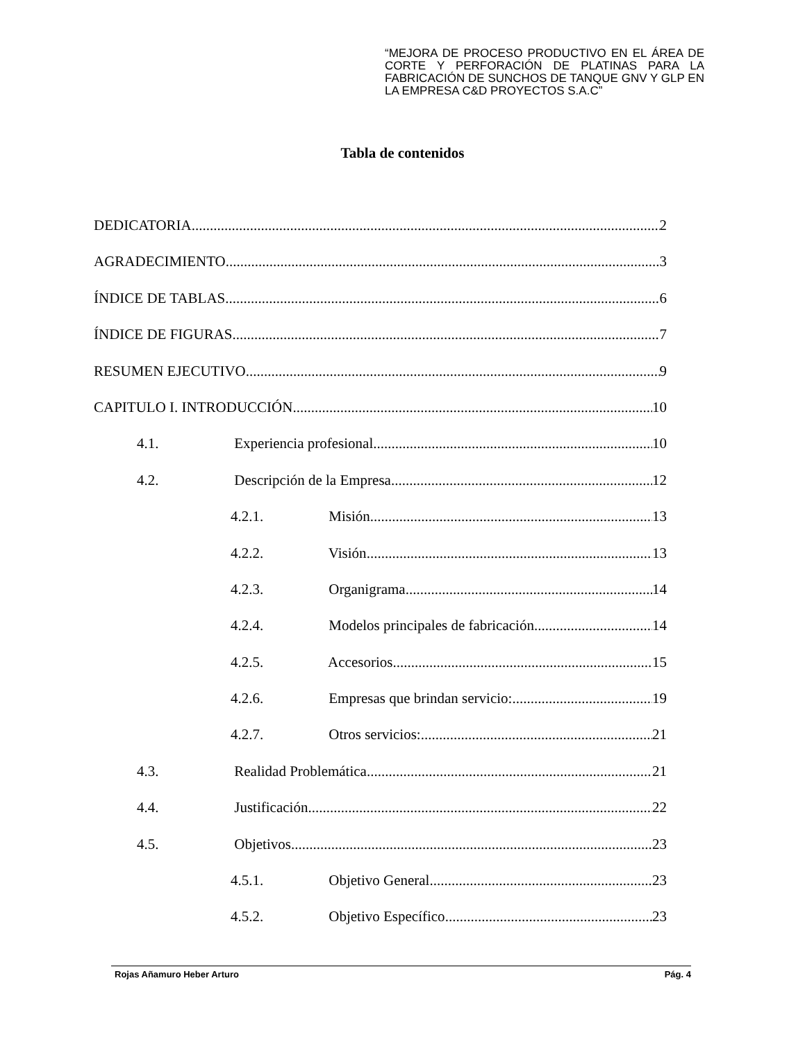“MEJORA DE PROCESO PRODUCTIVO EN EL ÁREA DE CORTE Y PERFORACIÓN DE PLATINAS PARA LA FABRICACIÓN DE SUNCHOS DE TANQUE GNV Y GLP EN LA EMPRESA C&D PROYECTOS S.A.C”
Tabla de contenidos
DEDICATORIA 2
AGRADECIMIENTO 3
ÍNDICE DE TABLAS 6
ÍNDICE DE FIGURAS 7
RESUMEN EJECUTIVO 9
CAPITULO I. INTRODUCCIÓN 10
4.1. Experiencia profesional 10
4.2. Descripción de la Empresa 12
4.2.1. Misión 13
4.2.2. Visión 13
4.2.3. Organigrama 14
4.2.4. Modelos principales de fabricación 14
4.2.5. Accesorios 15
4.2.6. Empresas que brindan servicio: 19
4.2.7. Otros servicios: 21
4.3. Realidad Problemática 21
4.4. Justificación 22
4.5. Objetivos 23
4.5.1. Objetivo General 23
4.5.2. Objetivo Específico 23
Rojas Añamuro Heber Arturo Pág. 4